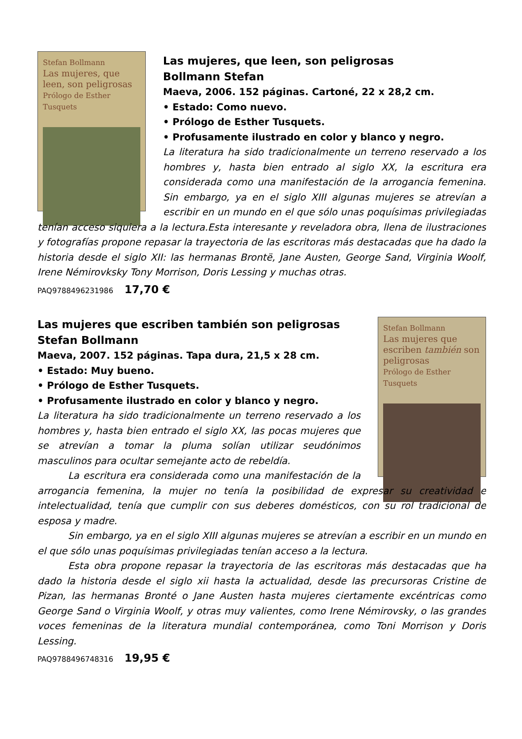Stefan Bollmann
Las mujeres, que leen, son peligrosas
Prólogo de Esther Tusquets
Las mujeres, que leen, son peligrosas
Bollmann Stefan
Maeva, 2006. 152 páginas. Cartoné, 22 x 28,2 cm.
• Estado: Como nuevo.
• Prólogo de Esther Tusquets.
• Profusamente ilustrado en color y blanco y negro.
La literatura ha sido tradicionalmente un terreno reservado a los hombres y, hasta bien entrado al siglo XX, la escritura era considerada como una manifestación de la arrogancia femenina. Sin embargo, ya en el siglo XIII algunas mujeres se atrevían a escribir en un mundo en el que sólo unas poquísimas privilegiadas tenían acceso siquiera a la lectura.Esta interesante y reveladora obra, llena de ilustraciones y fotografías propone repasar la trayectoria de las escritoras más destacadas que ha dado la historia desde el siglo XII: las hermanas Brontë, Jane Austen, George Sand, Virginia Woolf, Irene Némirovksky Tony Morrison, Doris Lessing y muchas otras.
PAQ9788496231986 17,70 €
Stefan Bollmann
Las mujeres que escriben también son peligrosas
Prólogo de Esther Tusquets
Las mujeres que escriben también son peligrosas
Stefan Bollmann
Maeva, 2007. 152 páginas. Tapa dura, 21,5 x 28 cm.
• Estado: Muy bueno.
• Prólogo de Esther Tusquets.
• Profusamente ilustrado en color y blanco y negro.
La literatura ha sido tradicionalmente un terreno reservado a los hombres y, hasta bien entrado el siglo XX, las pocas mujeres que se atrevían a tomar la pluma solían utilizar seudónimos masculinos para ocultar semejante acto de rebeldía.
La escritura era considerada como una manifestación de la arrogancia femenina, la mujer no tenía la posibilidad de expresar su creatividad e intelectualidad, tenía que cumplir con sus deberes domésticos, con su rol tradicional de esposa y madre.
Sin embargo, ya en el siglo XIII algunas mujeres se atrevían a escribir en un mundo en el que sólo unas poquísimas privilegiadas tenían acceso a la lectura.
Esta obra propone repasar la trayectoria de las escritoras más destacadas que ha dado la historia desde el siglo xii hasta la actualidad, desde las precursoras Cristine de Pizan, las hermanas Bronté o Jane Austen hasta mujeres ciertamente excéntricas como George Sand o Virginia Woolf, y otras muy valientes, como Irene Némirovsky, o las grandes voces femeninas de la literatura mundial contemporánea, como Toni Morrison y Doris Lessing.
PAQ9788496748316 19,95 €